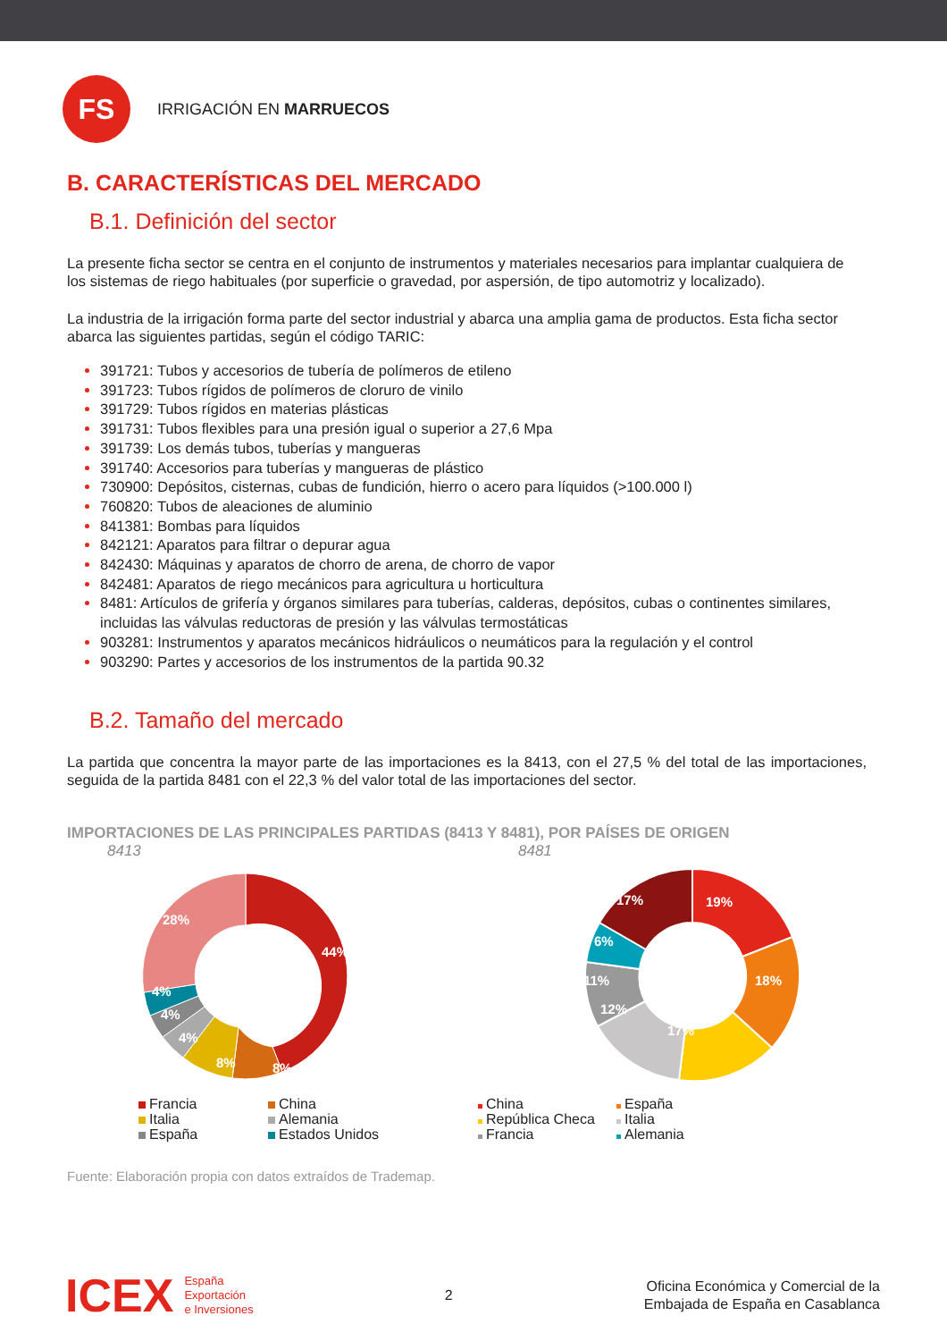FS
IRRIGACIÓN EN MARRUECOS
B. CARACTERÍSTICAS DEL MERCADO
B.1. Definición del sector
La presente ficha sector se centra en el conjunto de instrumentos y materiales necesarios para implantar cualquiera de los sistemas de riego habituales (por superficie o gravedad, por aspersión, de tipo automotriz y localizado).
La industria de la irrigación forma parte del sector industrial y abarca una amplia gama de productos. Esta ficha sector abarca las siguientes partidas, según el código TARIC:
391721: Tubos y accesorios de tubería de polímeros de etileno
391723: Tubos rígidos de polímeros de cloruro de vinilo
391729: Tubos rígidos en materias plásticas
391731: Tubos flexibles para una presión igual o superior a 27,6 Mpa
391739: Los demás tubos, tuberías y mangueras
391740: Accesorios para tuberías y mangueras de plástico
730900: Depósitos, cisternas, cubas de fundición, hierro o acero para líquidos (>100.000 l)
760820: Tubos de aleaciones de aluminio
841381: Bombas para líquidos
842121: Aparatos para filtrar o depurar agua
842430: Máquinas y aparatos de chorro de arena, de chorro de vapor
842481: Aparatos de riego mecánicos para agricultura u horticultura
8481: Artículos de grifería y órganos similares para tuberías, calderas, depósitos, cubas o continentes similares, incluidas las válvulas reductoras de presión y las válvulas termostáticas
903281: Instrumentos y aparatos mecánicos hidráulicos o neumáticos para la regulación y el control
903290: Partes y accesorios de los instrumentos de la partida 90.32
B.2. Tamaño del mercado
La partida que concentra la mayor parte de las importaciones es la 8413, con el 27,5 % del total de las importaciones, seguida de la partida 8481 con el 22,3 % del valor total de las importaciones del sector.
IMPORTACIONES DE LAS PRINCIPALES PARTIDAS (8413 Y 8481), POR PAÍSES DE ORIGEN
8413
44%
8%
8%
4%
4%
4%
28%
Francia China Italia Alemania España Estados Unidos
8481
19%
18%
17%
12%
11%
6%
17%
China España República Checa Italia Francia Alemania
Fuente: Elaboración propia con datos extraídos de Trademap.
ICEX España
Exportación
e Inversiones
2
Oficina Económica y Comercial de la
Embajada de España en Casablanca